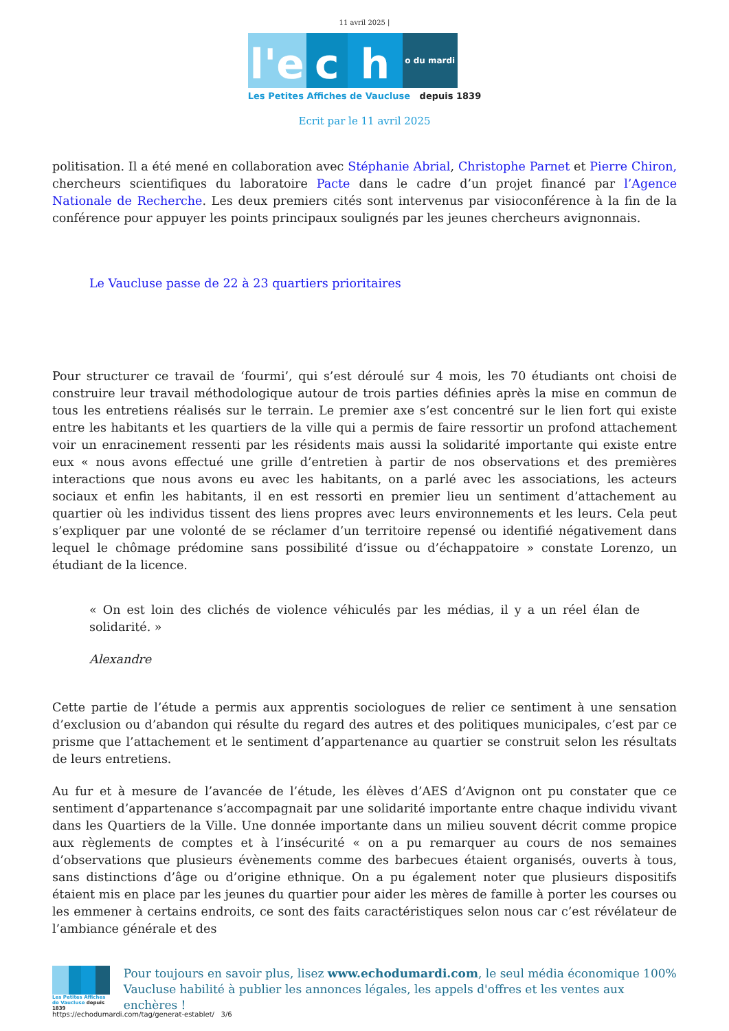11 avril 2025 |
l'e
c
h
o du mardi
Les Petites Affiches de Vaucluse depuis 1839
Ecrit par le 11 avril 2025
politisation. Il a été mené en collaboration avec Stéphanie Abrial, Christophe Parnet et Pierre Chiron, chercheurs scientifiques du laboratoire Pacte dans le cadre d’un projet financé par l’Agence Nationale de Recherche. Les deux premiers cités sont intervenus par visioconférence à la fin de la conférence pour appuyer les points principaux soulignés par les jeunes chercheurs avignonnais.
Le Vaucluse passe de 22 à 23 quartiers prioritaires
Pour structurer ce travail de ‘fourmi’, qui s’est déroulé sur 4 mois, les 70 étudiants ont choisi de construire leur travail méthodologique autour de trois parties définies après la mise en commun de tous les entretiens réalisés sur le terrain. Le premier axe s’est concentré sur le lien fort qui existe entre les habitants et les quartiers de la ville qui a permis de faire ressortir un profond attachement voir un enracinement ressenti par les résidents mais aussi la solidarité importante qui existe entre eux « nous avons effectué une grille d’entretien à partir de nos observations et des premières interactions que nous avons eu avec les habitants, on a parlé avec les associations, les acteurs sociaux et enfin les habitants, il en est ressorti en premier lieu un sentiment d’attachement au quartier où les individus tissent des liens propres avec leurs environnements et les leurs. Cela peut s’expliquer par une volonté de se réclamer d’un territoire repensé ou identifié négativement dans lequel le chômage prédomine sans possibilité d’issue ou d’échappatoire » constate Lorenzo, un étudiant de la licence.
« On est loin des clichés de violence véhiculés par les médias, il y a un réel élan de solidarité. »
Alexandre
Cette partie de l’étude a permis aux apprentis sociologues de relier ce sentiment à une sensation d’exclusion ou d’abandon qui résulte du regard des autres et des politiques municipales, c’est par ce prisme que l’attachement et le sentiment d’appartenance au quartier se construit selon les résultats de leurs entretiens.
Au fur et à mesure de l’avancée de l’étude, les élèves d’AES d’Avignon ont pu constater que ce sentiment d’appartenance s’accompagnait par une solidarité importante entre chaque individu vivant dans les Quartiers de la Ville. Une donnée importante dans un milieu souvent décrit comme propice aux règlements de comptes et à l’insécurité « on a pu remarquer au cours de nos semaines d’observations que plusieurs évènements comme des barbecues étaient organisés, ouverts à tous, sans distinctions d’âge ou d’origine ethnique. On a pu également noter que plusieurs dispositifs étaient mis en place par les jeunes du quartier pour aider les mères de famille à porter les courses ou les emmener à certains endroits, ce sont des faits caractéristiques selon nous car c’est révélateur de l’ambiance générale et des
Les Petites Affiches de Vaucluse depuis 1839
Pour toujours en savoir plus, lisez www.echodumardi.com, le seul média économique 100% Vaucluse habilité à publier les annonces légales, les appels d'offres et les ventes aux enchères !
https://echodumardi.com/tag/generat-establet/ 3/6